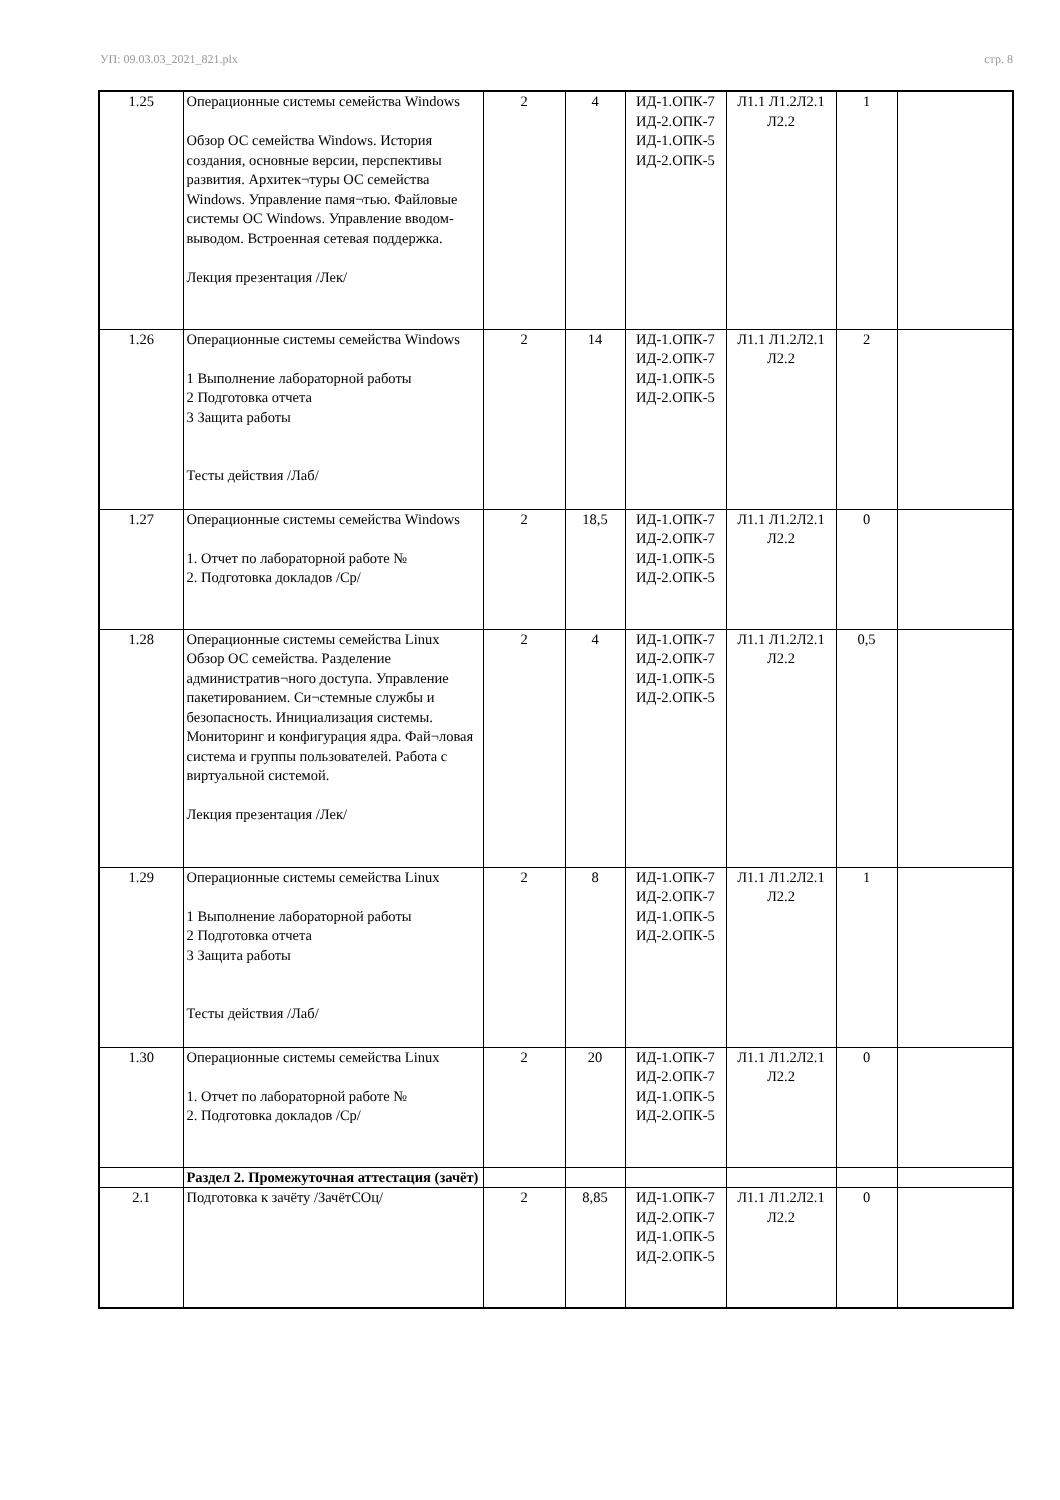УП: 09.03.03_2021_821.plx стр. 8
| 1.25 | Операционные системы семейства Windows Обзор ОС семейства Windows. История создания, основные версии, перспективы развития. Архитек¬туры ОС семейства Windows. Управление памя¬тью. Файловые системы ОС Windows. Управление вводом-выводом. Встроенная сетевая поддержка. Лекция презентация /Лек/ | 2 | 4 | ИД-1.ОПК-7 ИД-2.ОПК-7 ИД-1.ОПК-5 ИД-2.ОПК-5 | Л1.1 Л1.2Л2.1 Л2.2 | 1 | |
| 1.26 | Операционные системы семейства Windows 1 Выполнение лабораторной работы 2 Подготовка отчета 3 Защита работы Тесты действия /Лаб/ | 2 | 14 | ИД-1.ОПК-7 ИД-2.ОПК-7 ИД-1.ОПК-5 ИД-2.ОПК-5 | Л1.1 Л1.2Л2.1 Л2.2 | 2 | |
| 1.27 | Операционные системы семейства Windows 1. Отчет по лабораторной работе № 2. Подготовка докладов /Ср/ | 2 | 18,5 | ИД-1.ОПК-7 ИД-2.ОПК-7 ИД-1.ОПК-5 ИД-2.ОПК-5 | Л1.1 Л1.2Л2.1 Л2.2 | 0 | |
| 1.28 | Операционные системы семейства Linux Обзор ОС семейства. Разделение административ¬ного доступа. Управление пакетированием. Си¬стемные службы и безопасность. Инициализация системы. Мониторинг и конфигурация ядра. Фай¬ловая система и группы пользователей. Работа с виртуальной системой. Лекция презентация /Лек/ | 2 | 4 | ИД-1.ОПК-7 ИД-2.ОПК-7 ИД-1.ОПК-5 ИД-2.ОПК-5 | Л1.1 Л1.2Л2.1 Л2.2 | 0,5 | |
| 1.29 | Операционные системы семейства Linux 1 Выполнение лабораторной работы 2 Подготовка отчета 3 Защита работы Тесты действия /Лаб/ | 2 | 8 | ИД-1.ОПК-7 ИД-2.ОПК-7 ИД-1.ОПК-5 ИД-2.ОПК-5 | Л1.1 Л1.2Л2.1 Л2.2 | 1 | |
| 1.30 | Операционные системы семейства Linux 1. Отчет по лабораторной работе № 2. Подготовка докладов /Ср/ | 2 | 20 | ИД-1.ОПК-7 ИД-2.ОПК-7 ИД-1.ОПК-5 ИД-2.ОПК-5 | Л1.1 Л1.2Л2.1 Л2.2 | 0 | |
| | Раздел 2. Промежуточная аттестация (зачёт) | | | | | | |
| 2.1 | Подготовка к зачёту /ЗачётСОц/ | 2 | 8,85 | ИД-1.ОПК-7 ИД-2.ОПК-7 ИД-1.ОПК-5 ИД-2.ОПК-5 | Л1.1 Л1.2Л2.1 Л2.2 | 0 | |